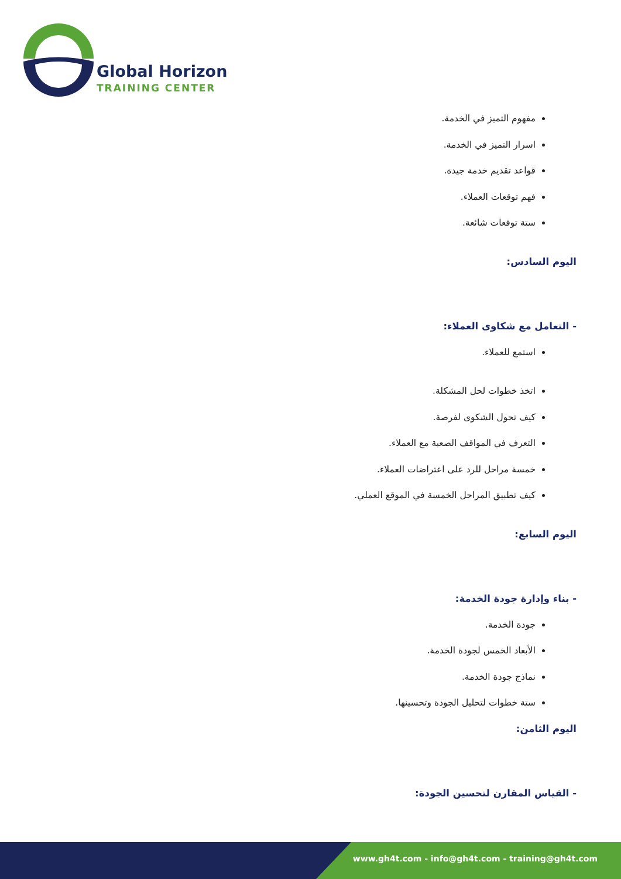Global Horizon
TRAINING CENTER
مفهوم التميز في الخدمة.
اسرار التميز في الخدمة.
قواعد تقديم خدمة جيدة.
فهم توقعات العملاء.
ستة توقعات شائعة.
اليوم السادس:
- التعامل مع شكاوى العملاء:
استمع للعملاء.
اتخذ خطوات لحل المشكلة.
كيف تحول الشكوى لفرصة.
التعرف في المواقف الصعبة مع العملاء.
خمسة مراحل للرد على اعتراضات العملاء.
كيف تطبيق المراحل الخمسة في الموقع العملي.
اليوم السابع:
- بناء وإدارة جودة الخدمة:
جودة الخدمة.
الأبعاد الخمس لجودة الخدمة.
نماذج جودة الخدمة.
ستة خطوات لتحليل الجودة وتحسينها.
اليوم الثامن:
- القياس المقارن لتحسين الجودة:
www.gh4t.com - info@gh4t.com - training@gh4t.com